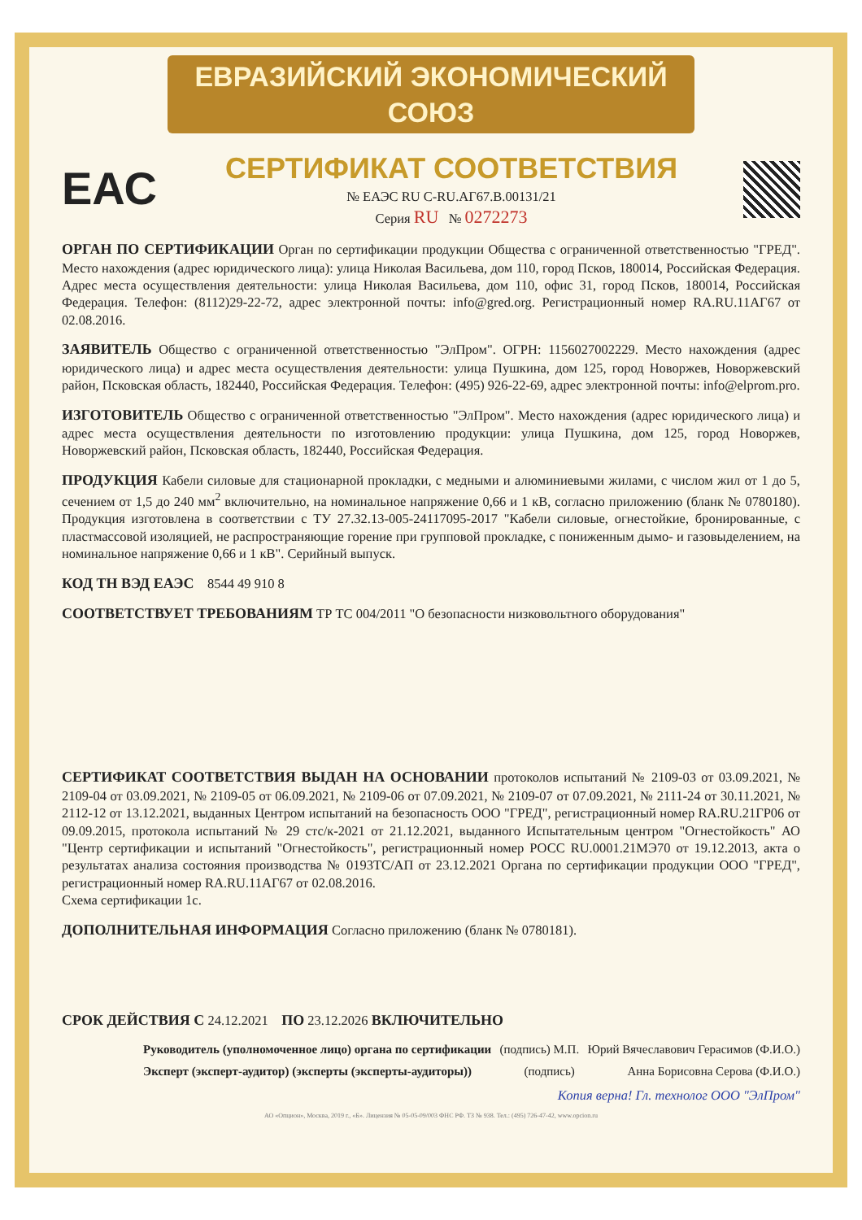ЕВРАЗИЙСКИЙ ЭКОНОМИЧЕСКИЙ СОЮЗ
ЕАС
СЕРТИФИКАТ СООТВЕТСТВИЯ
№ ЕАЭС RU C-RU.АГ67.В.00131/21
Серия RU № 0272273
ОРГАН ПО СЕРТИФИКАЦИИ Орган по сертификации продукции Общества с ограниченной ответственностью "ГРЕД". Место нахождения (адрес юридического лица): улица Николая Васильева, дом 110, город Псков, 180014, Российская Федерация. Адрес места осуществления деятельности: улица Николая Васильева, дом 110, офис 31, город Псков, 180014, Российская Федерация. Телефон: (8112)29-22-72, адрес электронной почты: info@gred.org. Регистрационный номер RA.RU.11АГ67 от 02.08.2016.
ЗАЯВИТЕЛЬ Общество с ограниченной ответственностью "ЭлПром". ОГРН: 1156027002229. Место нахождения (адрес юридического лица) и адрес места осуществления деятельности: улица Пушкина, дом 125, город Новоржев, Новоржевский район, Псковская область, 182440, Российская Федерация. Телефон: (495) 926-22-69, адрес электронной почты: info@elprom.pro.
ИЗГОТОВИТЕЛЬ Общество с ограниченной ответственностью "ЭлПром". Место нахождения (адрес юридического лица) и адрес места осуществления деятельности по изготовлению продукции: улица Пушкина, дом 125, город Новоржев, Новоржевский район, Псковская область, 182440, Российская Федерация.
ПРОДУКЦИЯ Кабели силовые для стационарной прокладки, с медными и алюминиевыми жилами, с числом жил от 1 до 5, сечением от 1,5 до 240 мм<sup>2</sup> включительно, на номинальное напряжение 0,66 и 1 кВ, согласно приложению (бланк № 0780180). Продукция изготовлена в соответствии с ТУ 27.32.13-005-24117095-2017 "Кабели силовые, огнестойкие, бронированные, с пластмассовой изоляцией, не распространяющие горение при групповой прокладке, с пониженным дымо- и газовыделением, на номинальное напряжение 0,66 и 1 кВ". Серийный выпуск.
КОД ТН ВЭД ЕАЭС 8544 49 910 8
СООТВЕТСТВУЕТ ТРЕБОВАНИЯМ ТР ТС 004/2011 "О безопасности низковольтного оборудования"
СЕРТИФИКАТ СООТВЕТСТВИЯ ВЫДАН НА ОСНОВАНИИ протоколов испытаний № 2109-03 от 03.09.2021, № 2109-04 от 03.09.2021, № 2109-05 от 06.09.2021, № 2109-06 от 07.09.2021, № 2109-07 от 07.09.2021, № 2111-24 от 30.11.2021, № 2112-12 от 13.12.2021, выданных Центром испытаний на безопасность ООО "ГРЕД", регистрационный номер RA.RU.21ГР06 от 09.09.2015, протокола испытаний № 29 стс/к-2021 от 21.12.2021, выданного Испытательным центром "Огнестойкость" АО "Центр сертификации и испытаний "Огнестойкость", регистрационный номер РОСС RU.0001.21МЭ70 от 19.12.2013, акта о результатах анализа состояния производства № 0193ТС/АП от 23.12.2021 Органа по сертификации продукции ООО "ГРЕД", регистрационный номер RA.RU.11АГ67 от 02.08.2016.
Схема сертификации 1с.
ДОПОЛНИТЕЛЬНАЯ ИНФОРМАЦИЯ Согласно приложению (бланк № 0780181).
СРОК ДЕЙСТВИЯ С 24.12.2021 ПО 23.12.2026 ВКЛЮЧИТЕЛЬНО
Руководитель (уполномоченное лицо) органа по сертификации (подпись) М.П. Юрий Вячеславович Герасимов (Ф.И.О.)
Эксперт (эксперт-аудитор) (эксперты (эксперты-аудиторы)) (подпись) Анна Борисовна Серова (Ф.И.О.)
Копия верна! Гл. технолог ООО "ЭлПром"
АО «Опцион», Москва, 2019 г., «Б». Лицензия № 05-05-09/003 ФНС РФ. ТЗ № 938. Тел.: (495) 726-47-42, www.opcion.ru